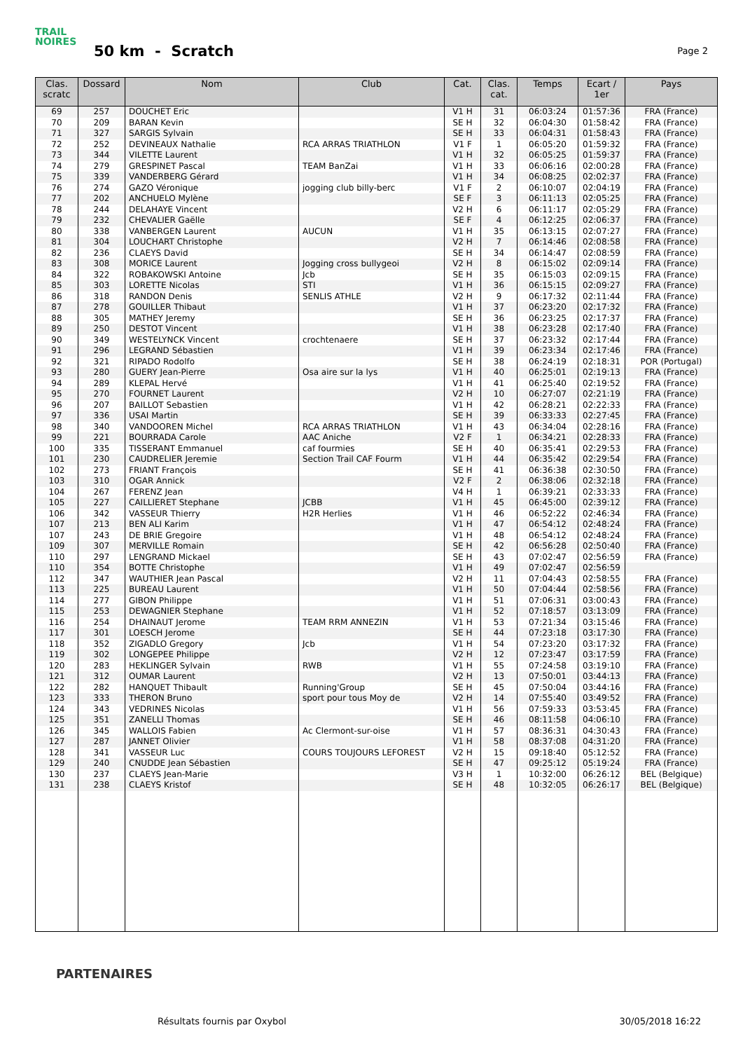TRAIL NOIRES
50 km - Scratch
Page 2
| Clas. scratc | Dossard | Nom | Club | Cat. | Clas. cat. | Temps | Ecart / 1er | Pays |
| --- | --- | --- | --- | --- | --- | --- | --- | --- |
| 69 | 257 | DOUCHET Eric | | V1 H | 31 | 06:03:24 | 01:57:36 | FRA (France) |
| 70 | 209 | BARAN Kevin | | SE H | 32 | 06:04:30 | 01:58:42 | FRA (France) |
| 71 | 327 | SARGIS Sylvain | | SE H | 33 | 06:04:31 | 01:58:43 | FRA (France) |
| 72 | 252 | DEVINEAUX Nathalie | RCA ARRAS TRIATHLON | V1 F | 1 | 06:05:20 | 01:59:32 | FRA (France) |
| 73 | 344 | VILETTE Laurent | | V1 H | 32 | 06:05:25 | 01:59:37 | FRA (France) |
| 74 | 279 | GRESPINET Pascal | TEAM BanZai | V1 H | 33 | 06:06:16 | 02:00:28 | FRA (France) |
| 75 | 339 | VANDERBERG Gérard | | V1 H | 34 | 06:08:25 | 02:02:37 | FRA (France) |
| 76 | 274 | GAZO Véronique | jogging club billy-berc | V1 F | 2 | 06:10:07 | 02:04:19 | FRA (France) |
| 77 | 202 | ANCHUELO Mylène | | SE F | 3 | 06:11:13 | 02:05:25 | FRA (France) |
| 78 | 244 | DELAHAYE Vincent | | V2 H | 6 | 06:11:17 | 02:05:29 | FRA (France) |
| 79 | 232 | CHEVALIER Gaëlle | | SE F | 4 | 06:12:25 | 02:06:37 | FRA (France) |
| 80 | 338 | VANBERGEN Laurent | AUCUN | V1 H | 35 | 06:13:15 | 02:07:27 | FRA (France) |
| 81 | 304 | LOUCHART Christophe | | V2 H | 7 | 06:14:46 | 02:08:58 | FRA (France) |
| 82 | 236 | CLAEYS David | | SE H | 34 | 06:14:47 | 02:08:59 | FRA (France) |
| 83 | 308 | MORICE Laurent | Jogging cross bullygeoi | V2 H | 8 | 06:15:02 | 02:09:14 | FRA (France) |
| 84 | 322 | ROBAKOWSKI Antoine | Jcb | SE H | 35 | 06:15:03 | 02:09:15 | FRA (France) |
| 85 | 303 | LORETTE Nicolas | STI | V1 H | 36 | 06:15:15 | 02:09:27 | FRA (France) |
| 86 | 318 | RANDON Denis | SENLIS ATHLE | V2 H | 9 | 06:17:32 | 02:11:44 | FRA (France) |
| 87 | 278 | GOUILLER Thibaut | | V1 H | 37 | 06:23:20 | 02:17:32 | FRA (France) |
| 88 | 305 | MATHEY Jeremy | | SE H | 36 | 06:23:25 | 02:17:37 | FRA (France) |
| 89 | 250 | DESTOT Vincent | | V1 H | 38 | 06:23:28 | 02:17:40 | FRA (France) |
| 90 | 349 | WESTELYNCK Vincent | crochtenaere | SE H | 37 | 06:23:32 | 02:17:44 | FRA (France) |
| 91 | 296 | LEGRAND Sébastien | | V1 H | 39 | 06:23:34 | 02:17:46 | FRA (France) |
| 92 | 321 | RIPADO Rodolfo | | SE H | 38 | 06:24:19 | 02:18:31 | POR (Portugal) |
| 93 | 280 | GUERY Jean-Pierre | Osa aire sur la lys | V1 H | 40 | 06:25:01 | 02:19:13 | FRA (France) |
| 94 | 289 | KLEPAL Hervé | | V1 H | 41 | 06:25:40 | 02:19:52 | FRA (France) |
| 95 | 270 | FOURNET Laurent | | V2 H | 10 | 06:27:07 | 02:21:19 | FRA (France) |
| 96 | 207 | BAILLOT Sebastien | | V1 H | 42 | 06:28:21 | 02:22:33 | FRA (France) |
| 97 | 336 | USAI Martin | | SE H | 39 | 06:33:33 | 02:27:45 | FRA (France) |
| 98 | 340 | VANDOOREN Michel | RCA ARRAS TRIATHLON | V1 H | 43 | 06:34:04 | 02:28:16 | FRA (France) |
| 99 | 221 | BOURRADA Carole | AAC Aniche | V2 F | 1 | 06:34:21 | 02:28:33 | FRA (France) |
| 100 | 335 | TISSERANT Emmanuel | caf fourmies | SE H | 40 | 06:35:41 | 02:29:53 | FRA (France) |
| 101 | 230 | CAUDRELIER Jeremie | Section Trail CAF Fourm | V1 H | 44 | 06:35:42 | 02:29:54 | FRA (France) |
| 102 | 273 | FRIANT François | | SE H | 41 | 06:36:38 | 02:30:50 | FRA (France) |
| 103 | 310 | OGAR Annick | | V2 F | 2 | 06:38:06 | 02:32:18 | FRA (France) |
| 104 | 267 | FERENZ Jean | | V4 H | 1 | 06:39:21 | 02:33:33 | FRA (France) |
| 105 | 227 | CAILLIERET Stephane | JCBB | V1 H | 45 | 06:45:00 | 02:39:12 | FRA (France) |
| 106 | 342 | VASSEUR Thierry | H2R Herlies | V1 H | 46 | 06:52:22 | 02:46:34 | FRA (France) |
| 107 | 213 | BEN ALI Karim | | V1 H | 47 | 06:54:12 | 02:48:24 | FRA (France) |
| 107 | 243 | DE BRIE Gregoire | | V1 H | 48 | 06:54:12 | 02:48:24 | FRA (France) |
| 109 | 307 | MERVILLE Romain | | SE H | 42 | 06:56:28 | 02:50:40 | FRA (France) |
| 110 | 297 | LENGRAND Mickael | | SE H | 43 | 07:02:47 | 02:56:59 | FRA (France) |
| 110 | 354 | BOTTE Christophe | | V1 H | 49 | 07:02:47 | 02:56:59 | |
| 112 | 347 | WAUTHIER Jean Pascal | | V2 H | 11 | 07:04:43 | 02:58:55 | FRA (France) |
| 113 | 225 | BUREAU Laurent | | V1 H | 50 | 07:04:44 | 02:58:56 | FRA (France) |
| 114 | 277 | GIBON Philippe | | V1 H | 51 | 07:06:31 | 03:00:43 | FRA (France) |
| 115 | 253 | DEWAGNIER Stephane | | V1 H | 52 | 07:18:57 | 03:13:09 | FRA (France) |
| 116 | 254 | DHAINAUT Jerome | TEAM RRM ANNEZIN | V1 H | 53 | 07:21:34 | 03:15:46 | FRA (France) |
| 117 | 301 | LOESCH Jerome | | SE H | 44 | 07:23:18 | 03:17:30 | FRA (France) |
| 118 | 352 | ZIGADLO Gregory | Jcb | V1 H | 54 | 07:23:20 | 03:17:32 | FRA (France) |
| 119 | 302 | LONGEPEE Philippe | | V2 H | 12 | 07:23:47 | 03:17:59 | FRA (France) |
| 120 | 283 | HEKLINGER Sylvain | RWB | V1 H | 55 | 07:24:58 | 03:19:10 | FRA (France) |
| 121 | 312 | OUMAR Laurent | | V2 H | 13 | 07:50:01 | 03:44:13 | FRA (France) |
| 122 | 282 | HANQUET Thibault | Running'Group | SE H | 45 | 07:50:04 | 03:44:16 | FRA (France) |
| 123 | 333 | THERON Bruno | sport pour tous Moy de | V2 H | 14 | 07:55:40 | 03:49:52 | FRA (France) |
| 124 | 343 | VEDRINES Nicolas | | V1 H | 56 | 07:59:33 | 03:53:45 | FRA (France) |
| 125 | 351 | ZANELLI Thomas | | SE H | 46 | 08:11:58 | 04:06:10 | FRA (France) |
| 126 | 345 | WALLOIS Fabien | Ac Clermont-sur-oise | V1 H | 57 | 08:36:31 | 04:30:43 | FRA (France) |
| 127 | 287 | JANNET Olivier | | V1 H | 58 | 08:37:08 | 04:31:20 | FRA (France) |
| 128 | 341 | VASSEUR Luc | COURS TOUJOURS LEFOREST | V2 H | 15 | 09:18:40 | 05:12:52 | FRA (France) |
| 129 | 240 | CNUDDE Jean Sébastien | | SE H | 47 | 09:25:12 | 05:19:24 | FRA (France) |
| 130 | 237 | CLAEYS Jean-Marie | | V3 H | 1 | 10:32:00 | 06:26:12 | BEL (Belgique) |
| 131 | 238 | CLAEYS Kristof | | SE H | 48 | 10:32:05 | 06:26:17 | BEL (Belgique) |
PARTENAIRES
Résultats fournis par Oxybol 30/05/2018 16:22